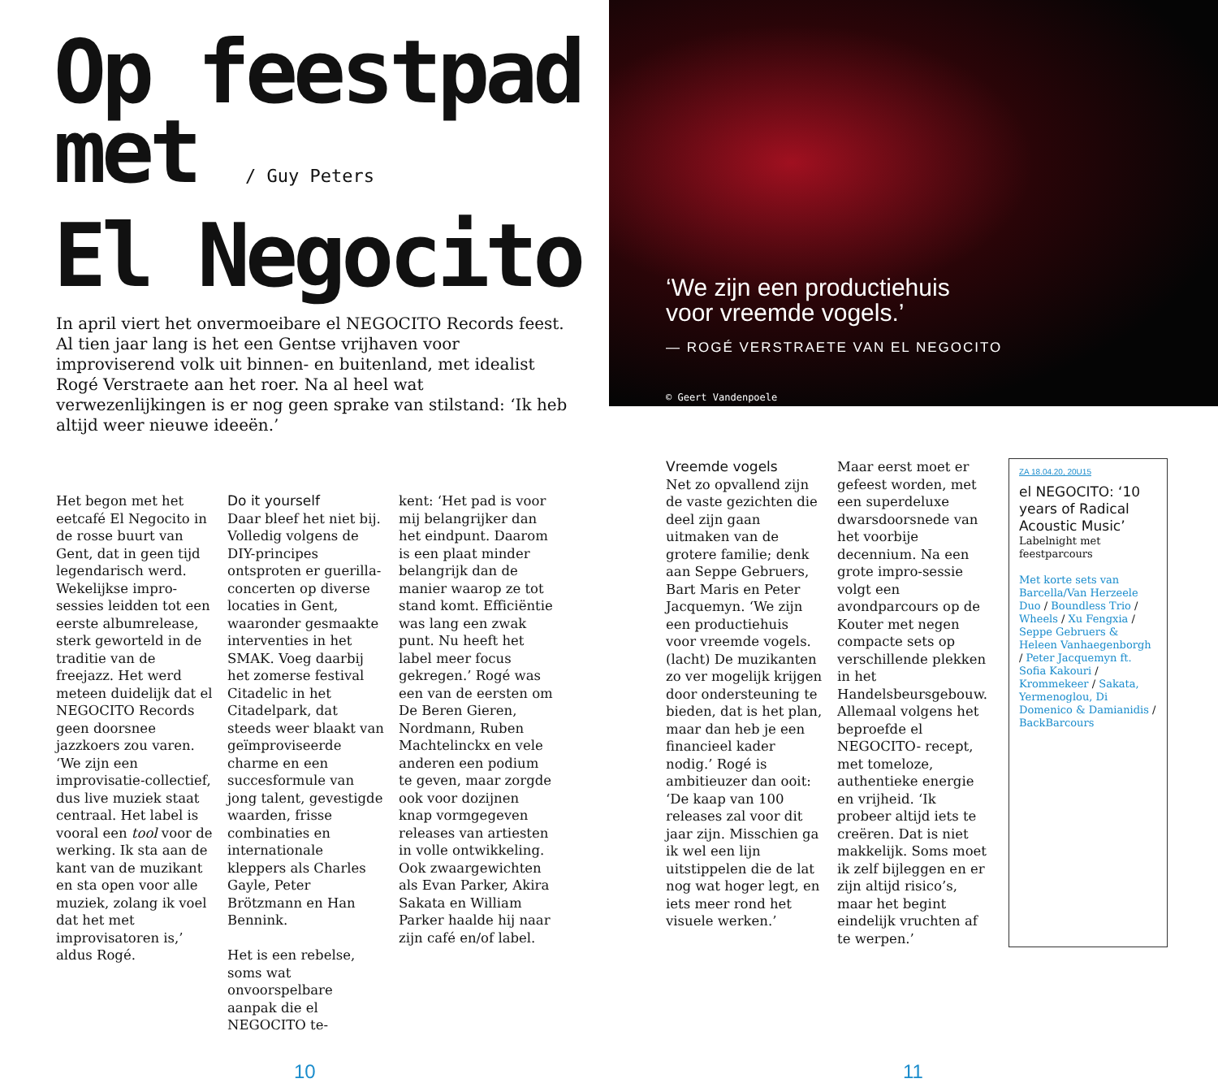Op feestpad
met / Guy Peters
El Negocito
In april viert het onvermoeibare el NEGOCITO Records feest. Al tien jaar lang is het een Gentse vrijhaven voor improviserend volk uit binnen- en buitenland, met idealist Rogé Verstraete aan het roer. Na al heel wat verwezenlijkingen is er nog geen sprake van stilstand: ‘Ik heb altijd weer nieuwe ideeën.’
Het begon met het eetcafé El Negocito in de rosse buurt van Gent, dat in geen tijd legendarisch werd. Wekelijkse impro-sessies leidden tot een eerste albumrelease, sterk geworteld in de traditie van de freejazz. Het werd meteen duidelijk dat el NEGOCITO Records geen doorsnee jazzkoers zou varen. ‘We zijn een improvisatie-collectief, dus live muziek staat centraal. Het label is vooral een tool voor de werking. Ik sta aan de kant van de muzikant en sta open voor alle muziek, zolang ik voel dat het met improvisatoren is,’ aldus Rogé.
Do it yourself
Daar bleef het niet bij. Volledig volgens de DIY-principes ontsproten er guerilla-concerten op diverse locaties in Gent, waaronder gesmaakte interventies in het SMAK. Voeg daarbij het zomerse festival Citadelic in het Citadelpark, dat steeds weer blaakt van geïmproviseerde charme en een succesformule van jong talent, gevestigde waarden, frisse combinaties en internationale kleppers als Charles Gayle, Peter Brötzmann en Han Bennink.
Het is een rebelse, soms wat onvoorspelbare aanpak die el NEGOCITO te-
kent: ‘Het pad is voor mij belangrijker dan het eindpunt. Daarom is een plaat minder belangrijk dan de manier waarop ze tot stand komt. Efficiëntie was lang een zwak punt. Nu heeft het label meer focus gekregen.’ Rogé was een van de eersten om De Beren Gieren, Nordmann, Ruben Machtelinckx en vele anderen een podium te geven, maar zorgde ook voor dozijnen knap vormgegeven releases van artiesten in volle ontwikkeling. Ook zwaargewichten als Evan Parker, Akira Sakata en William Parker haalde hij naar zijn café en/of label.
10
‘We zijn een productiehuis
voor vreemde vogels.’
— ROGÉ VERSTRAETE VAN EL NEGOCITO
© Geert Vandenpoele
Vreemde vogels
Net zo opvallend zijn de vaste gezichten die deel zijn gaan uitmaken van de grotere familie; denk aan Seppe Gebruers, Bart Maris en Peter Jacquemyn. ‘We zijn een productiehuis voor vreemde vogels. (lacht) De muzikanten zo ver mogelijk krijgen door ondersteuning te bieden, dat is het plan, maar dan heb je een financieel kader nodig.’ Rogé is ambitieuzer dan ooit: ‘De kaap van 100 releases zal voor dit jaar zijn. Misschien ga ik wel een lijn uitstippelen die de lat nog wat hoger legt, en iets meer rond het visuele werken.’
Maar eerst moet er gefeest worden, met een superdeluxe dwarsdoorsnede van het voorbije decennium. Na een grote impro-sessie volgt een avondparcours op de Kouter met negen compacte sets op verschillende plekken in het Handelsbeursgebouw. Allemaal volgens het beproefde el NEGOCITO- recept, met tomeloze, authentieke energie en vrijheid. ‘Ik probeer altijd iets te creëren. Dat is niet makkelijk. Soms moet ik zelf bijleggen en er zijn altijd risico’s, maar het begint eindelijk vruchten af te werpen.’
ZA 18.04.20, 20U15
el NEGOCITO: ‘10 years of Radical Acoustic Music’
Labelnight met feestparcours
Met korte sets van Barcella/Van Herzeele Duo / Boundless Trio / Wheels / Xu Fengxia / Seppe Gebruers & Heleen Vanhaegenborgh / Peter Jacquemyn ft. Sofia Kakouri / Krommekeer / Sakata, Yermenoglou, Di Domenico & Damianidis / BackBarcours
11